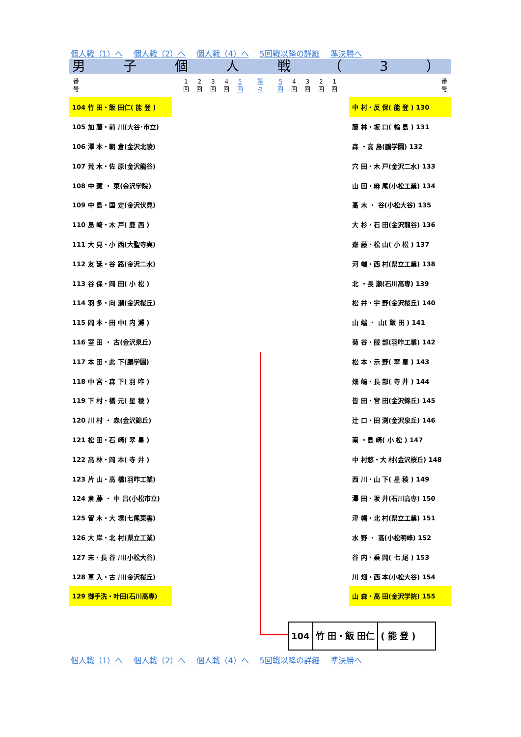個人戦（1）へ 個人戦（2）へ 個人戦（4）へ 5回戦以降の詳細 準決勝へ
男子個人戦 （ 3 ）
番
号
1
回
2
回
3
回
4
回
5
回
準
々
5
回
4
回
3
回
2
回
1
回
番
号
| 104 竹 田・飯 田仁( 能 登 ) | | 中 村・反 保( 能 登 ) 130 |
| 105 加 藤・前 川(大谷･市立) | | 藤 林・坂 口( 輪 島 ) 131 |
| 106 澤 本・朝 倉(金沢北陵) | | 森 ・高 島(鵬学園) 132 |
| 107 荒 木・佐 原(金沢龍谷) | | 穴 田・木 戸(金沢二水) 133 |
| 108 中 藏 ・ 東(金沢学院) | | 山 田・麻 尾(小松工業) 134 |
| 109 中 島・国 定(金沢伏見) | | 高 木 ・ 谷(小松大谷) 135 |
| 110 島 崎・木 戸( 鹿 西 ) | | 大 杉・石 田(金沢龍谷) 136 |
| 111 大 見・小 西(大聖寺実) | | 齋 藤・松 山( 小 松 ) 137 |
| 112 友 延・谷 路(金沢二水) | | 河 端・西 村(県立工業) 138 |
| 113 谷 保・岡 田( 小 松 ) | | 北 ・長 瀬(石川高専) 139 |
| 114 羽 多・向 瀬(金沢桜丘) | | 松 井・宇 野(金沢桜丘) 140 |
| 115 岡 本・田 中( 内 灘 ) | | 山 端 ・ 山( 飯 田 ) 141 |
| 116 室 田 ・ 古(金沢泉丘) | | 菊 谷・服 部(羽咋工業) 142 |
| 117 本 田・此 下(鵬学園) | | 松 本・示 野( 翠 星 ) 143 |
| 118 中 宮・森 下( 羽 咋 ) | | 畑 嶋・長 部( 寺 井 ) 144 |
| 119 下 村・橋 元( 星 稜 ) | | 皆 田・宮 田(金沢錦丘) 145 |
| 120 川 村 ・ 森(金沢錦丘) | | 辻 口・田 渕(金沢泉丘) 146 |
| 121 松 田・石 崎( 翠 星 ) | | 南 ・島 崎( 小 松 ) 147 |
| 122 高 林・岡 本( 寺 井 ) | | 中 村悠・大 村(金沢桜丘) 148 |
| 123 片 山・高 橋(羽咋工業) | | 西 川・山 下( 星 稜 ) 149 |
| 124 斎 藤 ・ 中 昌(小松市立) | | 澤 田・坂 井(石川高専) 150 |
| 125 留 木・大 塚(七尾東雲) | | 津 幡・北 村(県立工業) 151 |
| 126 大 岸・北 村(県立工業) | | 水 野 ・ 高(小松明峰) 152 |
| 127 末・長 谷 川(小松大谷) | | 谷 内・乗 岡( 七 尾 ) 153 |
| 128 草 入・古 川(金沢桜丘) | | 川 畑・西 本(小松大谷) 154 |
| 129 御手洗・叶田(石川高専) | | 山 森・高 田(金沢学院) 155 |
104 竹 田・飯 田仁 ( 能 登 )
個人戦（1）へ 個人戦（2）へ 個人戦（4）へ 5回戦以降の詳細 準決勝へ